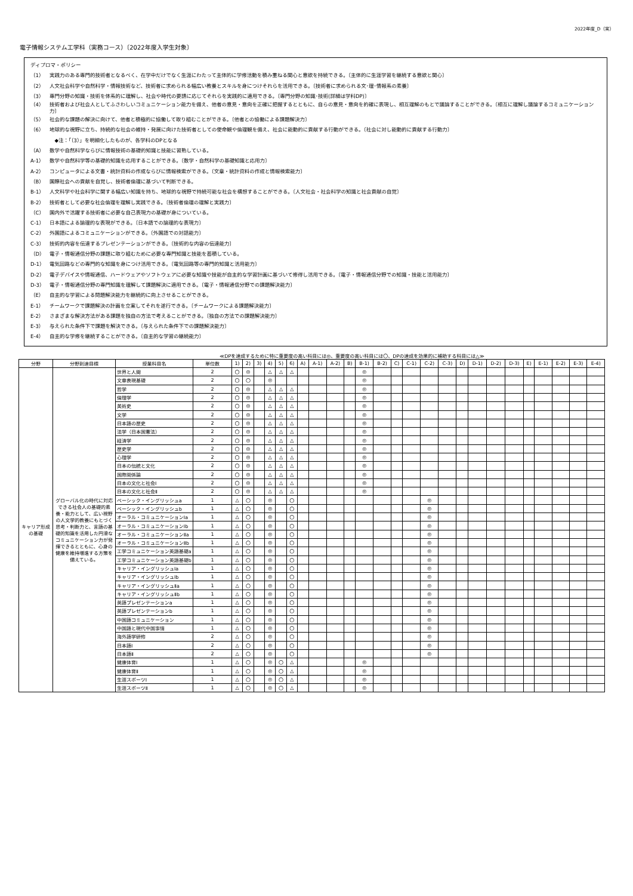2022年度_D（実）
電子情報システム工学科（実務コース）〔2022年度入学生対象〕
ディプロマ・ポリシー
（1） 実践力のある専門的技術者となるべく、在学中だけでなく生涯にわたって主体的に学修活動を積み重ねる関心と意欲を持続できる。〔主体的に生涯学習を継続する意欲と関心〕
（2） 人文社会科学や自然科学・情報技術など、技術者に求められる幅広い教養とスキルを身につけそれらを活用できる。〔技術者に求められる文･理･情報系の素養〕
（3） 専門分野の知識・技術を体系的に理解し、社会や時代の要請に応じてそれらを実践的に適用できる。〔専門分野の知識･技術(詳細は学科DP)〕
（4） 技術者および社会人としてふさわしいコミュニケーション能力を備え、他者の意見・意向を正確に把握するとともに、自らの意見・意向を的確に表現し、相互理解のもとで議論することができる。〔相互に理解し議論するコミュニケーション力〕
（5） 社会的な課題の解決に向けて、他者と積極的に協働して取り組むことができる。〔他者との協働による課題解決力〕
（6） 地球的な視野に立ち、持続的な社会の維持・発展に向けた技術者としての使命観や倫理観を備え、社会に能動的に貢献する行動ができる。〔社会に対し能動的に貢献する行動力〕
　◆注：「（3）」を明細化したものが、各学科のDPとなる
（A） 数学や自然科学ならびに情報技術の基礎的知識と技能に習熟している。
A-1） 数学や自然科学等の基礎的知識を応用することができる。〔数学・自然科学の基礎知識と応用力〕
A-2） コンピュータによる文書・統計資料の作成ならびに情報検索ができる。〔文章・統計資料の作成と情報検索能力〕
（B） 国際社会への貢献を自覚し、技術者倫理に基づいて判断できる。
B-1） 人文科学や社会科学に関する幅広い知識を持ち、地球的な視野で持続可能な社会を構想することができる。〔人文社会・社会科学の知識と社会貢献の自覚〕
B-2） 技術者として必要な社会倫理を理解し実践できる。〔技術者倫理の理解と実践力〕
（C） 国内外で活躍する技術者に必要な自己表現力の基礎が身についている。
C-1） 日本語による論理的な表現ができる。〔日本語での論理的な表現力〕
C-2） 外国語によるコミュニケーションができる。〔外国語での対話能力〕
C-3） 技術的内容を伝達するプレゼンテーションができる。〔技術的な内容の伝達能力〕
（D） 電子・情報通信分野の課題に取り組むために必要な専門知識と技能を蓄積している。
D-1） 電気回路などの専門的な知識を身につけ活用できる。〔電気回路等の専門的知識と活用能力〕
D-2） 電子デバイスや情報通信、ハードウェアやソフトウェアに必要な知識や技能が自主的な学習計画に基づいて修得し活用できる。〔電子・情報通信分野での知識・技能と活用能力〕
D-3） 電子・情報通信分野の専門知識を理解して課題解決に適用できる。〔電子・情報通信分野での課題解決能力〕
（E） 自主的な学習による問題解決能力を継続的に向上させることができる。
E-1） チームワークで課題解決の計画を立案してそれを遂行できる。〔チームワークによる課題解決能力〕
E-2） さまざまな解決方法がある課題を独自の方法で考えることができる。〔独自の方法での課題解決能力〕
E-3） 与えられた条件下で課題を解決できる。〔与えられた条件下での課題解決能力〕
E-4） 自主的な学修を継続することができる。〔自主的な学習の継続能力〕
≪DPを達成するために特に重要度の高い科目には◎、重要度の高い科目には〇、DPの達成を効果的に補助する科目には△≫
| 分野 | 分野到達目標 | 授業科目名 | 単位数 | 1) | 2) | 3) | 4) | 5) | 6) | A) | A-1) | A-2) | B) | B-1) | B-2) | C) | C-1) | C-2) | C-3) | D) | D-1) | D-2) | D-3) | E) | E-1) | E-2) | E-3) | E-4) |
| --- | --- | --- | --- | --- | --- | --- | --- | --- | --- | --- | --- | --- | --- | --- | --- | --- | --- | --- | --- | --- | --- | --- | --- | --- | --- | --- | --- | --- |
| キャリア形成の基礎 | グローバル化の時代に対応できる社会人の基礎的素養・能力として、広い視野の人文学的教養にもとづく思考・判断力と、言語の基礎的知識を活用した円滑なコミュニケーション力が発揮できるとともに、心身の健康を維持増進する方策を備えている。 | 世界と人間 | 2 | 〇 | ◎ | | △ | △ | △ | | | | | ◎ | | | | | | | | | | | | | | |
| | | 文章表現基礎 | 2 | 〇 | 〇 | | ◎ | | | | | | | ◎ | | | | | | | | | | | | | | |
| | | 哲学 | 2 | 〇 | ◎ | | △ | △ | △ | | | | | ◎ | | | | | | | | | | | | | | |
| | | 倫理学 | 2 | 〇 | ◎ | | △ | △ | △ | | | | | ◎ | | | | | | | | | | | | | | |
| | | 美術史 | 2 | 〇 | ◎ | | △ | △ | △ | | | | | ◎ | | | | | | | | | | | | | | |
| | | 文学 | 2 | 〇 | ◎ | | △ | △ | △ | | | | | ◎ | | | | | | | | | | | | | | |
| | | 日本語の歴史 | 2 | 〇 | ◎ | | △ | △ | △ | | | | | ◎ | | | | | | | | | | | | | | |
| | | 法学（日本国憲法） | 2 | 〇 | ◎ | | △ | △ | △ | | | | | ◎ | | | | | | | | | | | | | | |
| | | 経済学 | 2 | 〇 | ◎ | | △ | △ | △ | | | | | ◎ | | | | | | | | | | | | | | |
| | | 歴史学 | 2 | 〇 | ◎ | | △ | △ | △ | | | | | ◎ | | | | | | | | | | | | | | |
| | | 心理学 | 2 | 〇 | ◎ | | △ | △ | △ | | | | | ◎ | | | | | | | | | | | | | | |
| | | 日本の伝統と文化 | 2 | 〇 | ◎ | | △ | △ | △ | | | | | ◎ | | | | | | | | | | | | | | |
| | | 国際関係論 | 2 | 〇 | ◎ | | △ | △ | △ | | | | | ◎ | | | | | | | | | | | | | | |
| | | 日本の文化と社会Ⅰ | 2 | 〇 | ◎ | | △ | △ | △ | | | | | ◎ | | | | | | | | | | | | | | |
| | | 日本の文化と社会Ⅱ | 2 | 〇 | ◎ | | △ | △ | △ | | | | | ◎ | | | | | | | | | | | | | | |
| | | ベーシック・イングリッシュa | 1 | △ | 〇 | | ◎ | | 〇 | | | | | | | | | ◎ | | | | | | | | | | |
| | | ベーシック・イングリッシュb | 1 | △ | 〇 | | ◎ | | 〇 | | | | | | | | | ◎ | | | | | | | | | | |
| | | オーラル・コミュニケーションⅠa | 1 | △ | 〇 | | ◎ | | 〇 | | | | | | | | | ◎ | | | | | | | | | | |
| | | オーラル・コミュニケーションⅠb | 1 | △ | 〇 | | ◎ | | 〇 | | | | | | | | | ◎ | | | | | | | | | | |
| | | オーラル・コミュニケーションⅡa | 1 | △ | 〇 | | ◎ | | 〇 | | | | | | | | | ◎ | | | | | | | | | | |
| | | オーラル・コミュニケーションⅡb | 1 | △ | 〇 | | ◎ | | 〇 | | | | | | | | | ◎ | | | | | | | | | | |
| | | 工学コミュニケーション英語基礎a | 1 | △ | 〇 | | ◎ | | 〇 | | | | | | | | | ◎ | | | | | | | | | | |
| | | 工学コミュニケーション英語基礎b | 1 | △ | 〇 | | ◎ | | 〇 | | | | | | | | | ◎ | | | | | | | | | | |
| | | キャリア・イングリッシュⅠa | 1 | △ | 〇 | | ◎ | | 〇 | | | | | | | | | ◎ | | | | | | | | | | |
| | | キャリア・イングリッシュⅠb | 1 | △ | 〇 | | ◎ | | 〇 | | | | | | | | | ◎ | | | | | | | | | | |
| | | キャリア・イングリッシュⅡa | 1 | △ | 〇 | | ◎ | | 〇 | | | | | | | | | ◎ | | | | | | | | | | |
| | | キャリア・イングリッシュⅡb | 1 | △ | 〇 | | ◎ | | 〇 | | | | | | | | | ◎ | | | | | | | | | | |
| | | 英語プレゼンテーションa | 1 | △ | 〇 | | ◎ | | 〇 | | | | | | | | | ◎ | | | | | | | | | | |
| | | 英語プレゼンテーションb | 1 | △ | 〇 | | ◎ | | 〇 | | | | | | | | | ◎ | | | | | | | | | | |
| | | 中国語コミュニケーション | 1 | △ | 〇 | | ◎ | | 〇 | | | | | | | | | ◎ | | | | | | | | | | |
| | | 中国語と現代中国事情 | 1 | △ | 〇 | | ◎ | | 〇 | | | | | | | | | ◎ | | | | | | | | | | |
| | | 海外語学研修 | 2 | △ | 〇 | | ◎ | | 〇 | | | | | | | | | ◎ | | | | | | | | | | |
| | | 日本語Ⅰ | 2 | △ | 〇 | | ◎ | | 〇 | | | | | | | | | ◎ | | | | | | | | | | |
| | | 日本語Ⅱ | 2 | △ | 〇 | | ◎ | | 〇 | | | | | | | | | ◎ | | | | | | | | | | |
| | | 健康体育Ⅰ | 1 | △ | 〇 | | ◎ | 〇 | △ | | | | | ◎ | | | | | | | | | | | | | | |
| | | 健康体育Ⅱ | 1 | △ | 〇 | | ◎ | 〇 | △ | | | | | ◎ | | | | | | | | | | | | | | |
| | | 生涯スポーツⅠ | 1 | △ | 〇 | | ◎ | 〇 | △ | | | | | ◎ | | | | | | | | | | | | | | |
| | | 生涯スポーツⅡ | 1 | △ | 〇 | | ◎ | 〇 | △ | | | | | ◎ | | | | | | | | | | | | | | |